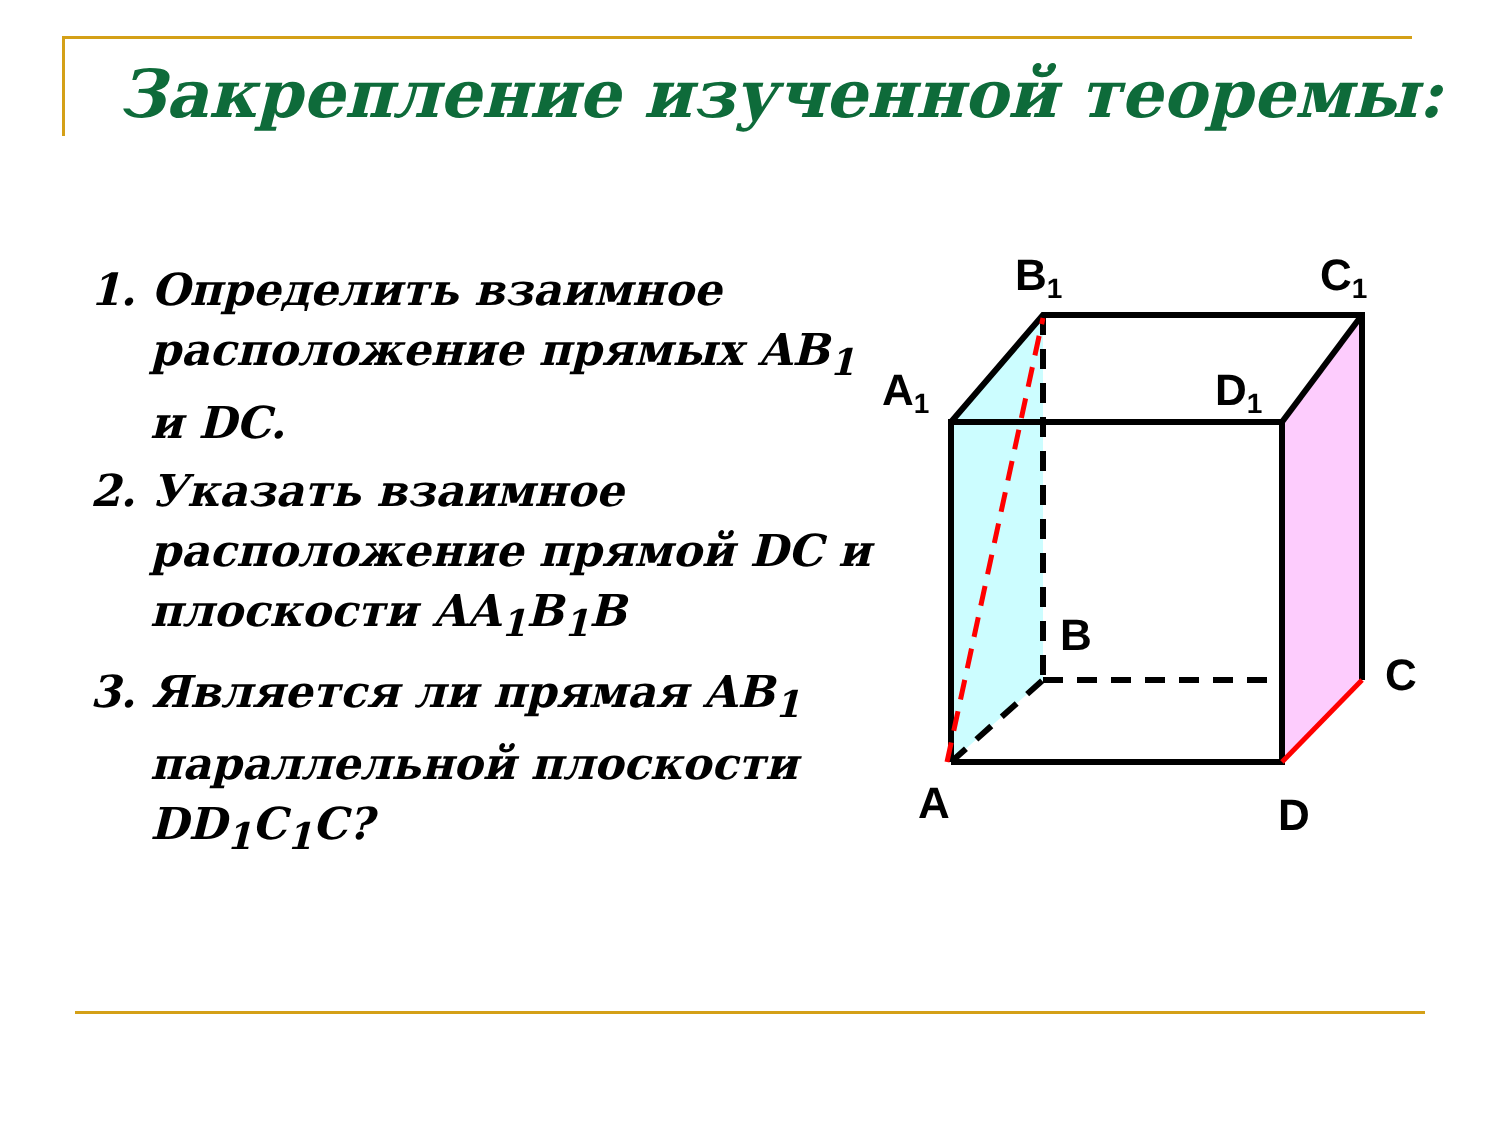Закрепление изученной теоремы:
1. Определить взаимное расположение прямых AB<sub>1</sub> и DC.
2. Указать взаимное расположение прямой DC и плоскости AA<sub>1</sub>B<sub>1</sub>B
3. Является ли прямая AB<sub>1</sub> параллельной плоскости DD<sub>1</sub>C<sub>1</sub>C?
B1
C1
A1
D1
B
C
A
D